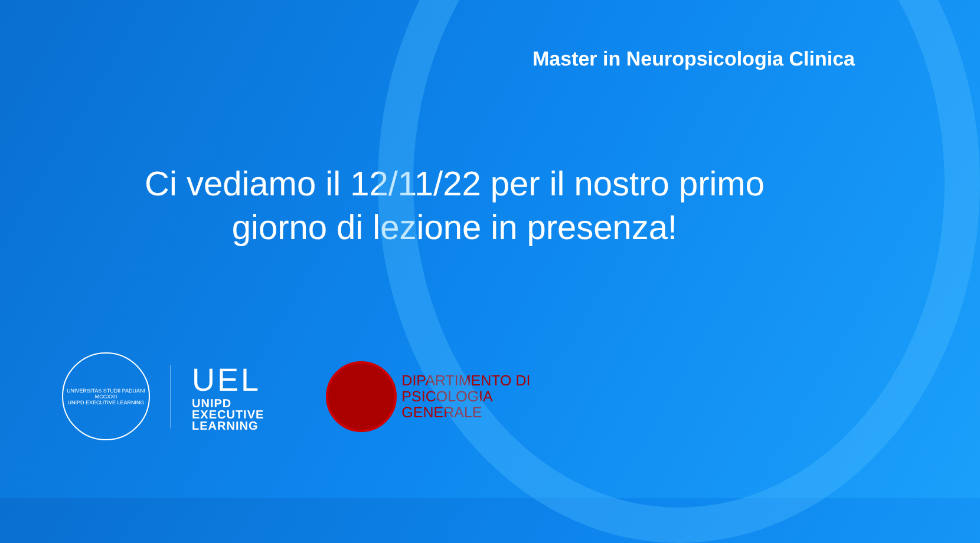Master in Neuropsicologia Clinica
Ci vediamo il 12/11/22 per il nostro primo giorno di lezione in presenza!
UNIVERSITAS STUDII PADUANI
MCCXXII
UNIPD EXECUTIVE LEARNING
UEL
UNIPD
EXECUTIVE
LEARNING
DIPARTIMENTO DI
PSICOLOGIA
GENERALE